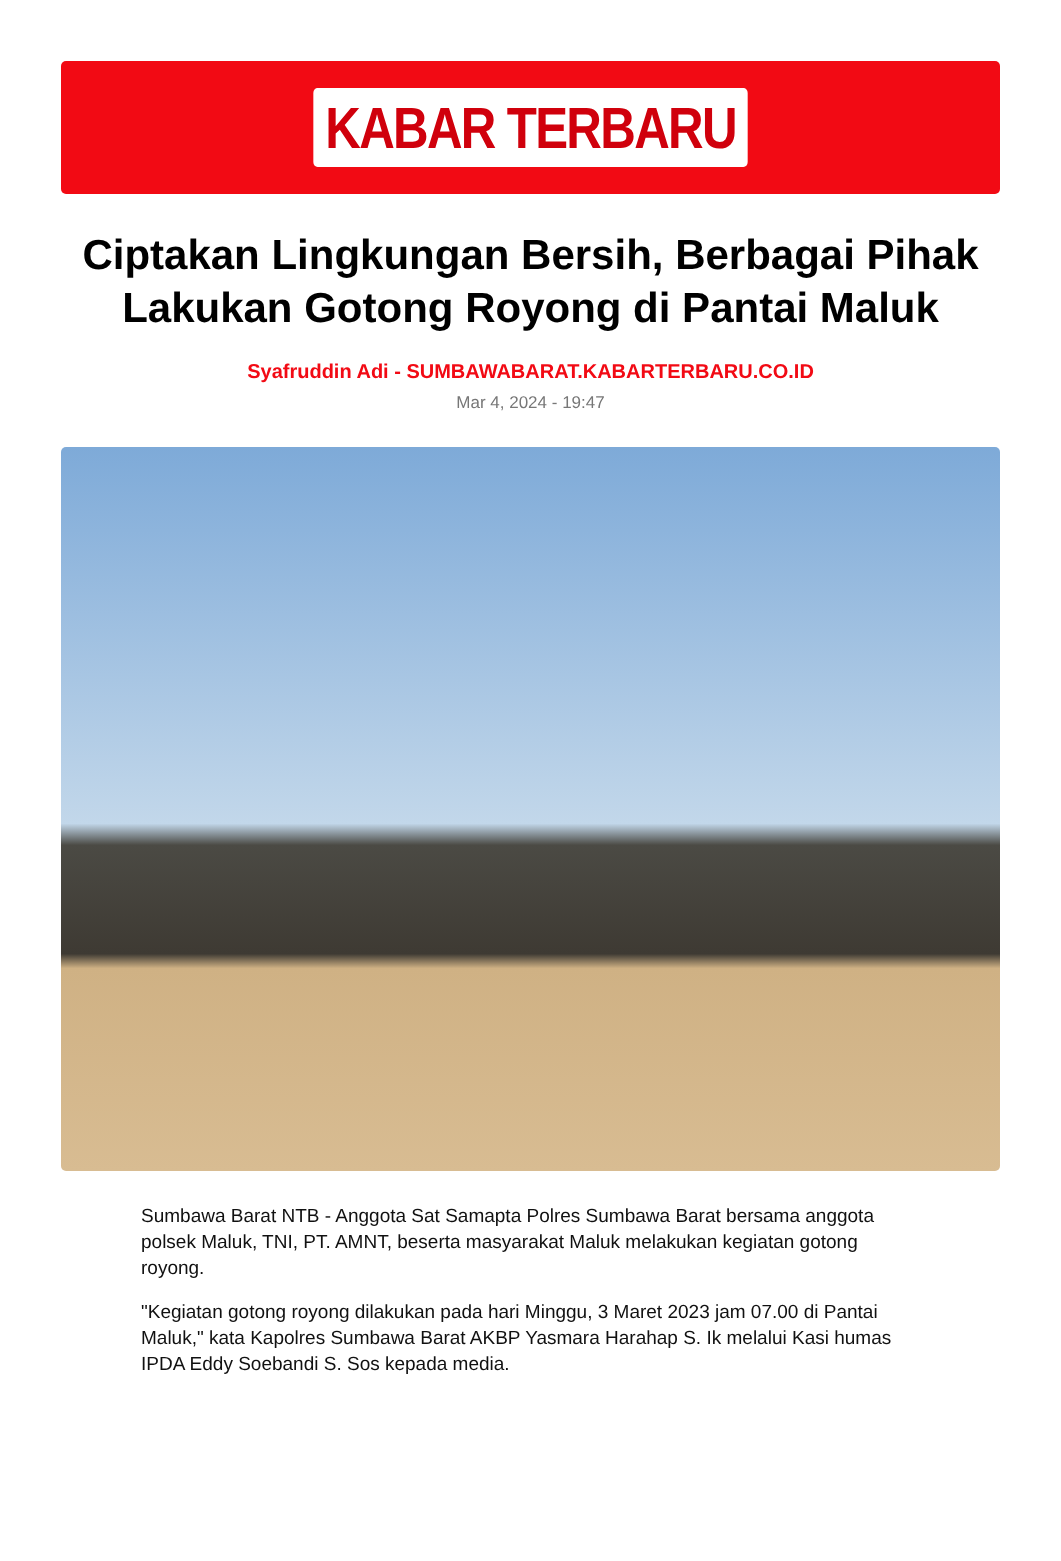KABAR TERBARU
Ciptakan Lingkungan Bersih, Berbagai Pihak Lakukan Gotong Royong di Pantai Maluk
Syafruddin Adi - SUMBAWABARAT.KABARTERBARU.CO.ID
Mar 4, 2024 - 19:47
Sumbawa Barat NTB - Anggota Sat Samapta Polres Sumbawa Barat bersama anggota polsek Maluk, TNI, PT. AMNT, beserta masyarakat Maluk melakukan kegiatan gotong royong.
"Kegiatan gotong royong dilakukan pada hari Minggu, 3 Maret 2023 jam 07.00 di Pantai Maluk," kata Kapolres Sumbawa Barat AKBP Yasmara Harahap S. Ik melalui Kasi humas IPDA Eddy Soebandi S. Sos kepada media.